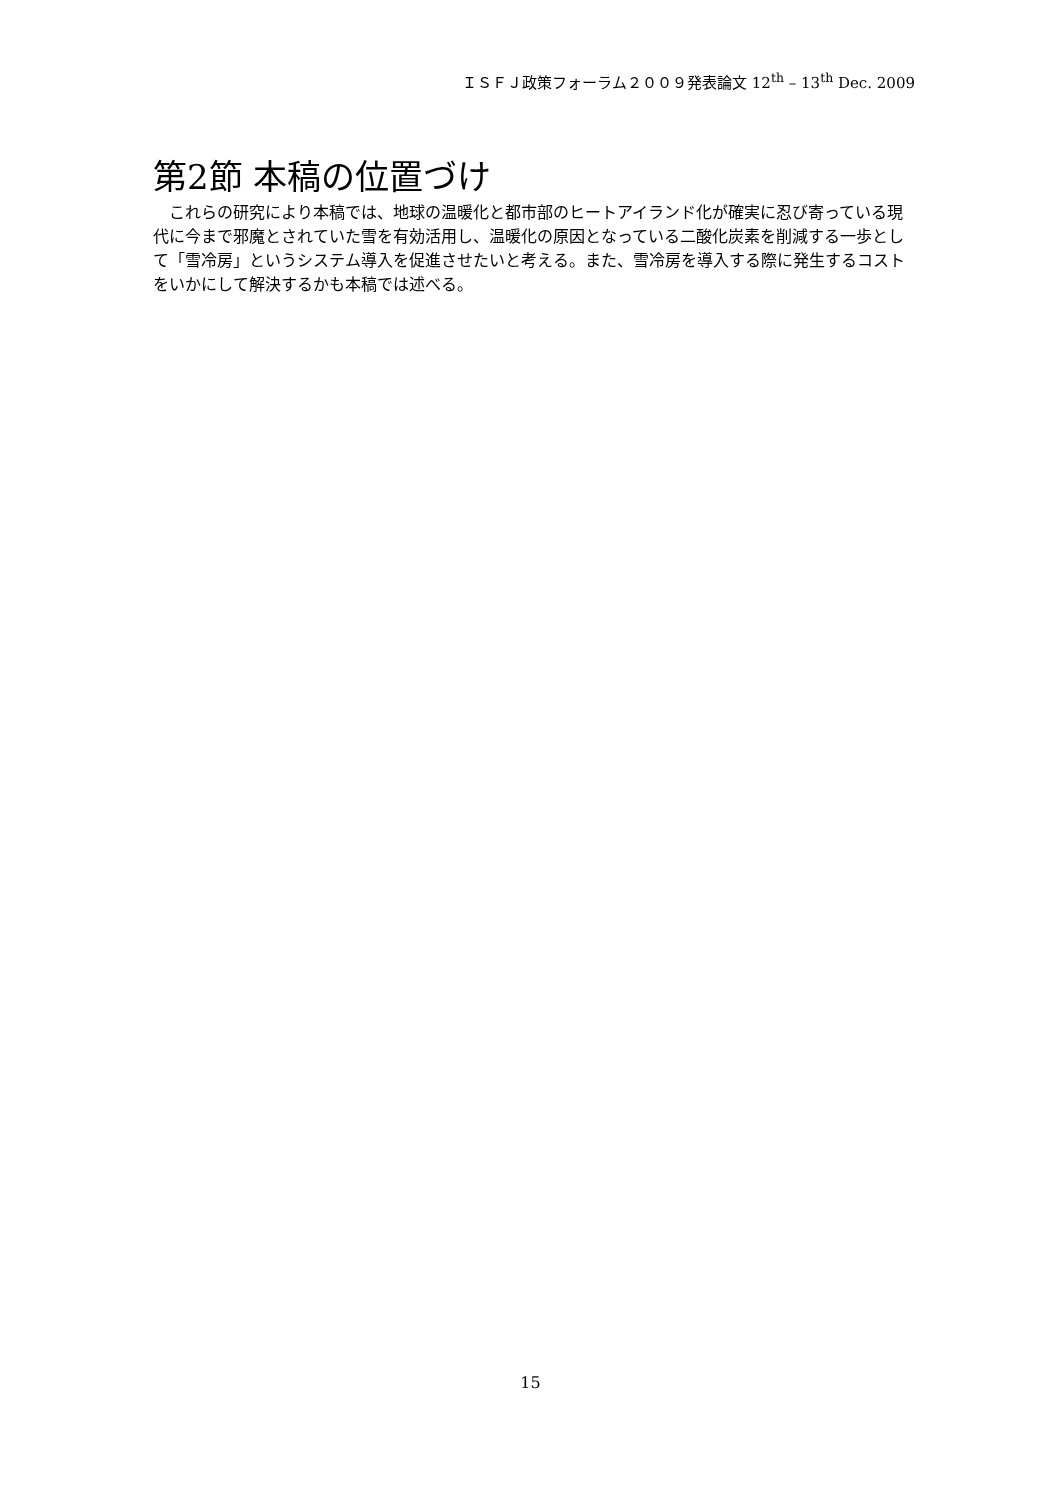ＩＳＦＪ政策フォーラム２００９発表論文 12<sup>th</sup> – 13<sup>th</sup> Dec. 2009
第2節 本稿の位置づけ
これらの研究により本稿では、地球の温暖化と都市部のヒートアイランド化が確実に忍び寄っている現代に今まで邪魔とされていた雪を有効活用し、温暖化の原因となっている二酸化炭素を削減する一歩として「雪冷房」というシステム導入を促進させたいと考える。また、雪冷房を導入する際に発生するコストをいかにして解決するかも本稿では述べる。
15